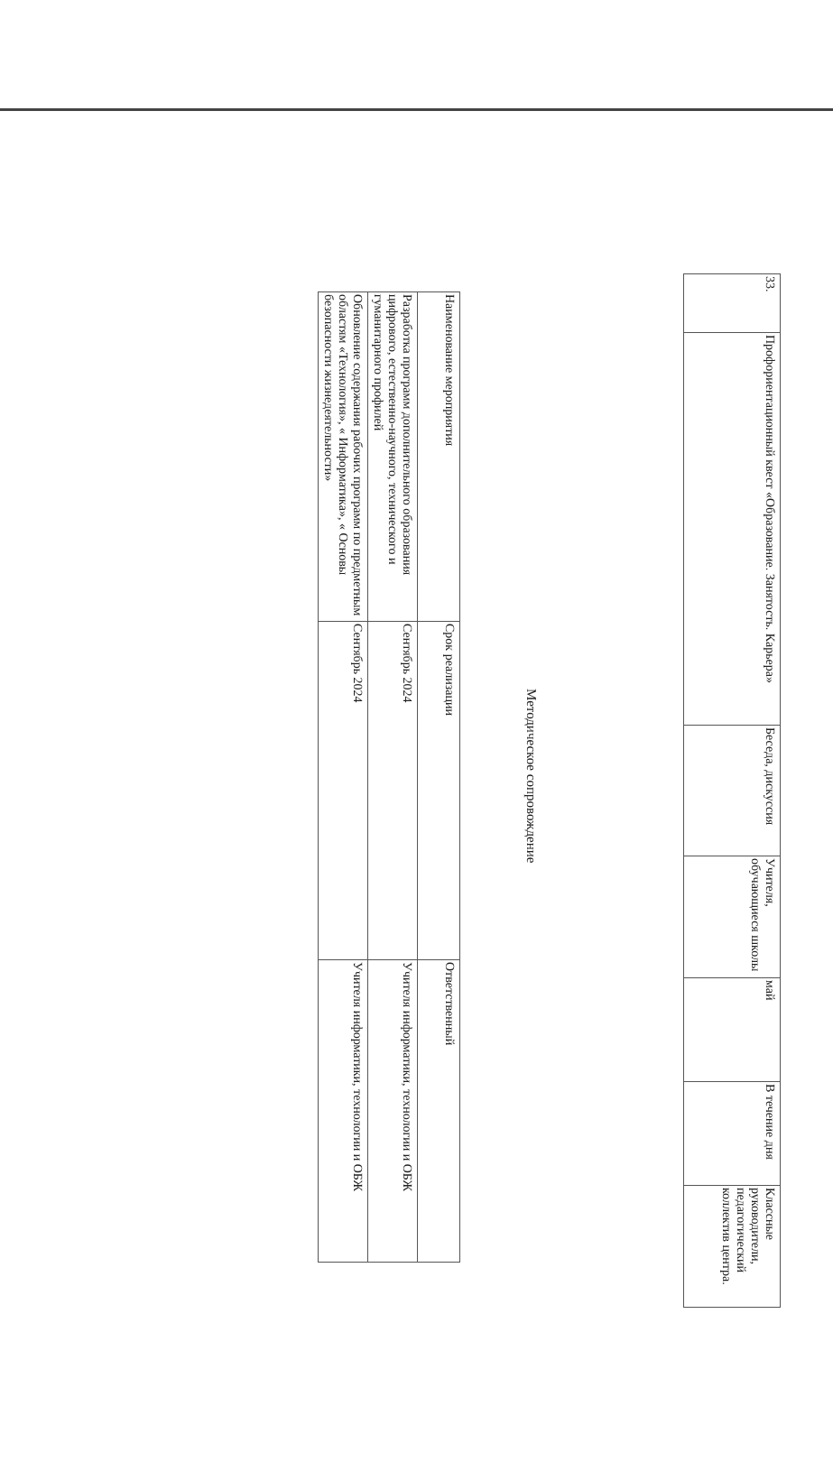| 33. | Профориентационный квест «Образование. Занятость. Карьера» | Беседа, дискуссия | Учителя, обучающиеся школы | май | В течение дня | Классные руководители, педагогический коллектив центра. |
Методическое сопровождение
| Наименование мероприятия | Срок реализации | Ответственный |
| --- | --- | --- |
| Разработка программ дополнительного образования цифрового, естественно-научного, технического и гуманитарного профилей | Сентябрь 2024 | Учителя информатики, технологии и ОБЖ |
| Обновление содержания рабочих программ по предметным областям «Технология», « Информатика», « Основы безопасности жизнедеятельности» | Сентябрь 2024 | Учителя информатики, технологии и ОБЖ |